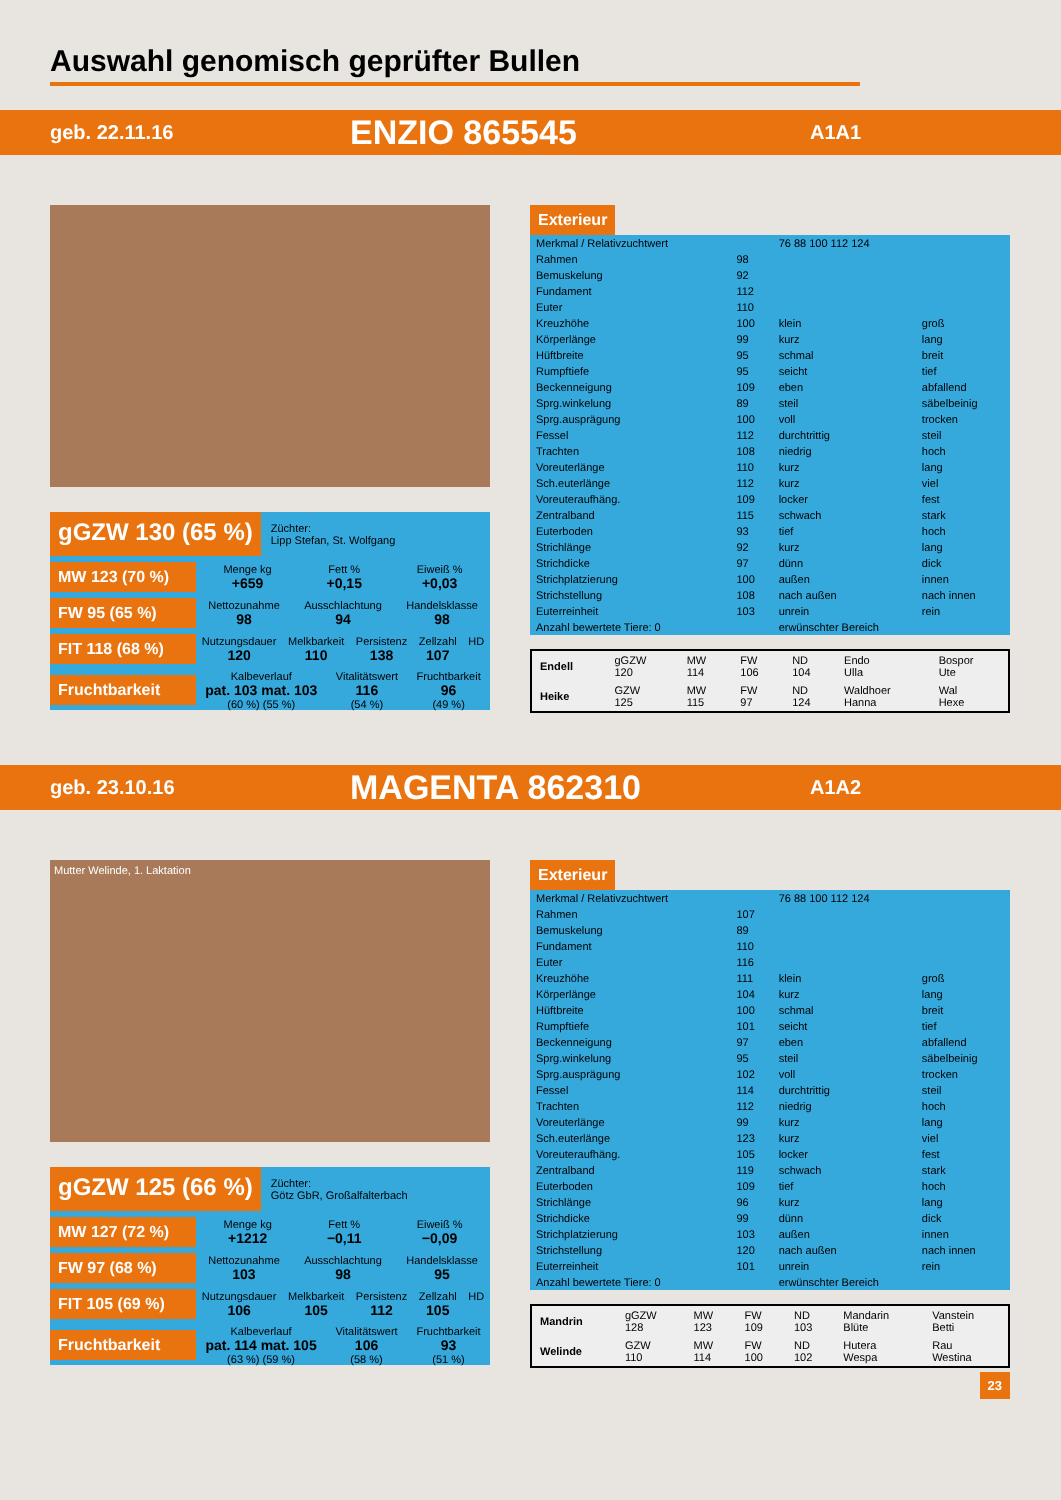Auswahl genomisch geprüfter Bullen
geb. 22.11.16 ENZIO 865545 A1A1
gGZW 130 (65 %) Züchter:
Lipp Stefan, St. Wolfgang
MW 123 (70 %)
Menge kg
+659 Fett %
+0,15 Eiweiß %
+0,03
FW 95 (65 %)
Nettozunahme
98 Ausschlachtung
94 Handelsklasse
98
FIT 118 (68 %)
Nutzungsdauer
120 Melkbarkeit
110 Persistenz
138 Zellzahl
107 HD
Fruchtbarkeit
Kalbeverlauf
pat. 103 mat. 103
(60 %) (55 %) Vitalitätswert
116
(54 %) Fruchtbarkeit
96
(49 %)
Exterieur
| Merkmal / Relativzuchtwert | | 76 88 100 112 124 | |
| --- | --- | --- | --- |
| Rahmen | 98 | | |
| Bemuskelung | 92 | | |
| Fundament | 112 | | |
| Euter | 110 | | |
| Kreuzhöhe | 100 | klein | groß |
| Körperlänge | 99 | kurz | lang |
| Hüftbreite | 95 | schmal | breit |
| Rumpftiefe | 95 | seicht | tief |
| Beckenneigung | 109 | eben | abfallend |
| Sprg.winkelung | 89 | steil | säbelbeinig |
| Sprg.ausprägung | 100 | voll | trocken |
| Fessel | 112 | durchtrittig | steil |
| Trachten | 108 | niedrig | hoch |
| Voreuterlänge | 110 | kurz | lang |
| Sch.euterlänge | 112 | kurz | viel |
| Voreuteraufhäng. | 109 | locker | fest |
| Zentralband | 115 | schwach | stark |
| Euterboden | 93 | tief | hoch |
| Strichlänge | 92 | kurz | lang |
| Strichdicke | 97 | dünn | dick |
| Strichplatzierung | 100 | außen | innen |
| Strichstellung | 108 | nach außen | nach innen |
| Euterreinheit | 103 | unrein | rein |
| Anzahl bewertete Tiere: 0 | | erwünschter Bereich | |
| Endell | gGZW 120 | MW 114 | FW 106 | ND 104 | Endo Ulla | Bospor Ute |
| Heike | GZW 125 | MW 115 | FW 97 | ND 124 | Waldhoer Hanna | Wal Hexe |
geb. 23.10.16 MAGENTA 862310 A1A2
Mutter Welinde, 1. Laktation
gGZW 125 (66 %) Züchter:
Götz GbR, Großalfalterbach
MW 127 (72 %)
Menge kg
+1212 Fett %
−0,11 Eiweiß %
−0,09
FW 97 (68 %)
Nettozunahme
103 Ausschlachtung
98 Handelsklasse
95
FIT 105 (69 %)
Nutzungsdauer
106 Melkbarkeit
105 Persistenz
112 Zellzahl
105 HD
Fruchtbarkeit
Kalbeverlauf
pat. 114 mat. 105
(63 %) (59 %) Vitalitätswert
106
(58 %) Fruchtbarkeit
93
(51 %)
Exterieur
| Merkmal / Relativzuchtwert | | 76 88 100 112 124 | |
| --- | --- | --- | --- |
| Rahmen | 107 | | |
| Bemuskelung | 89 | | |
| Fundament | 110 | | |
| Euter | 116 | | |
| Kreuzhöhe | 111 | klein | groß |
| Körperlänge | 104 | kurz | lang |
| Hüftbreite | 100 | schmal | breit |
| Rumpftiefe | 101 | seicht | tief |
| Beckenneigung | 97 | eben | abfallend |
| Sprg.winkelung | 95 | steil | säbelbeinig |
| Sprg.ausprägung | 102 | voll | trocken |
| Fessel | 114 | durchtrittig | steil |
| Trachten | 112 | niedrig | hoch |
| Voreuterlänge | 99 | kurz | lang |
| Sch.euterlänge | 123 | kurz | viel |
| Voreuteraufhäng. | 105 | locker | fest |
| Zentralband | 119 | schwach | stark |
| Euterboden | 109 | tief | hoch |
| Strichlänge | 96 | kurz | lang |
| Strichdicke | 99 | dünn | dick |
| Strichplatzierung | 103 | außen | innen |
| Strichstellung | 120 | nach außen | nach innen |
| Euterreinheit | 101 | unrein | rein |
| Anzahl bewertete Tiere: 0 | | erwünschter Bereich | |
| Mandrin | gGZW 128 | MW 123 | FW 109 | ND 103 | Mandarin Blüte | Vanstein Betti |
| Welinde | GZW 110 | MW 114 | FW 100 | ND 102 | Hutera Wespa | Rau Westina |
23